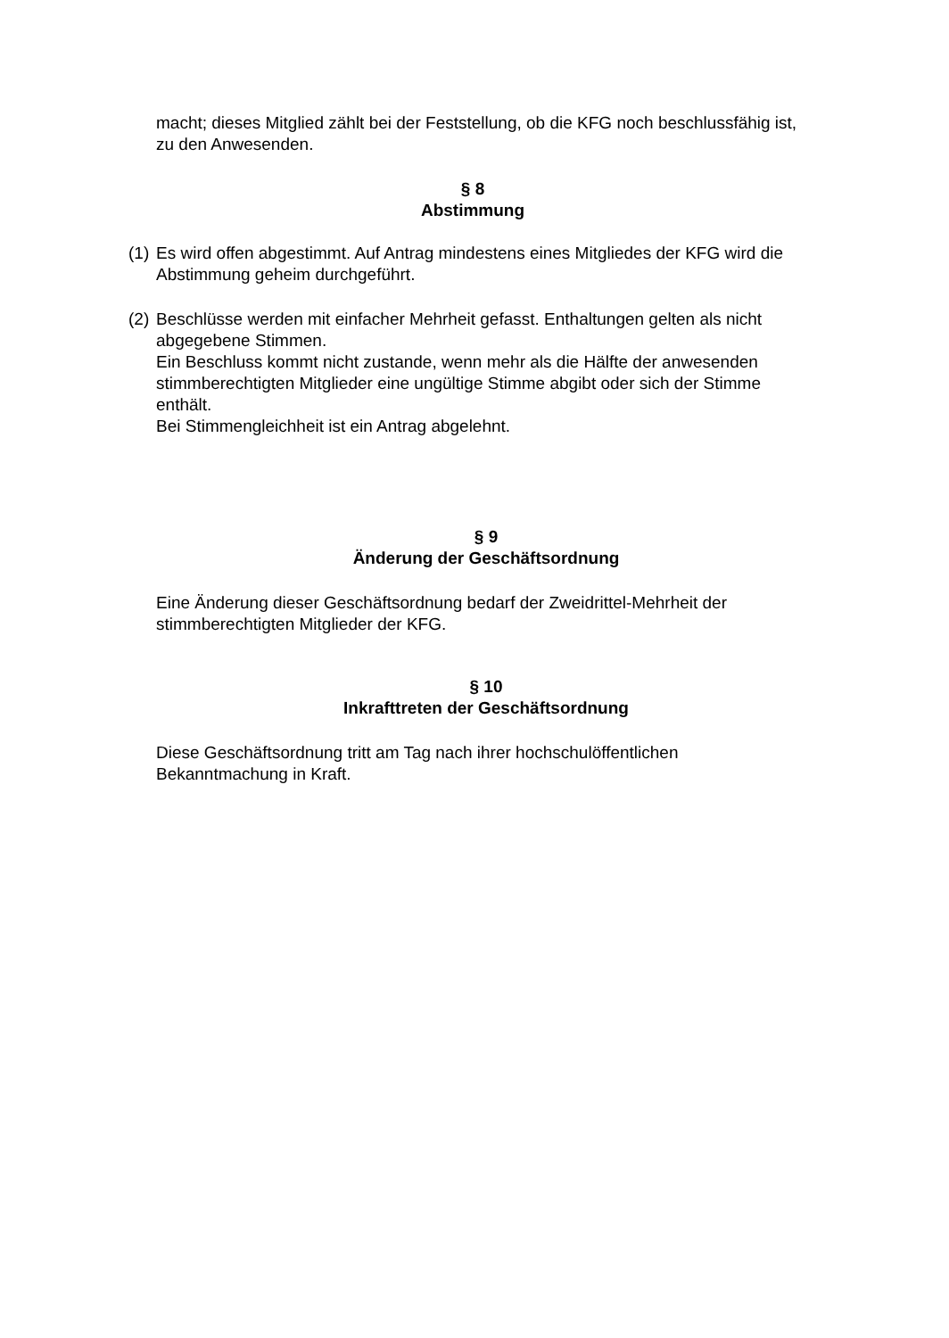macht; dieses Mitglied zählt bei der Feststellung, ob die KFG noch beschlussfähig ist, zu den Anwesenden.
§ 8
Abstimmung
(1)
Es wird offen abgestimmt. Auf Antrag mindestens eines Mitgliedes der KFG wird die Abstimmung geheim durchgeführt.
(2)
Beschlüsse werden mit einfacher Mehrheit gefasst. Enthaltungen gelten als nicht abgegebene Stimmen.
Ein Beschluss kommt nicht zustande, wenn mehr als die Hälfte der anwesenden stimmberechtigten Mitglieder eine ungültige Stimme abgibt oder sich der Stimme enthält.
Bei Stimmengleichheit ist ein Antrag abgelehnt.
§ 9
Änderung der Geschäftsordnung
Eine Änderung dieser Geschäftsordnung bedarf der Zweidrittel-Mehrheit der stimmberechtigten Mitglieder der KFG.
§ 10
Inkrafttreten der Geschäftsordnung
Diese Geschäftsordnung tritt am Tag nach ihrer hochschulöffentlichen Bekanntmachung in Kraft.